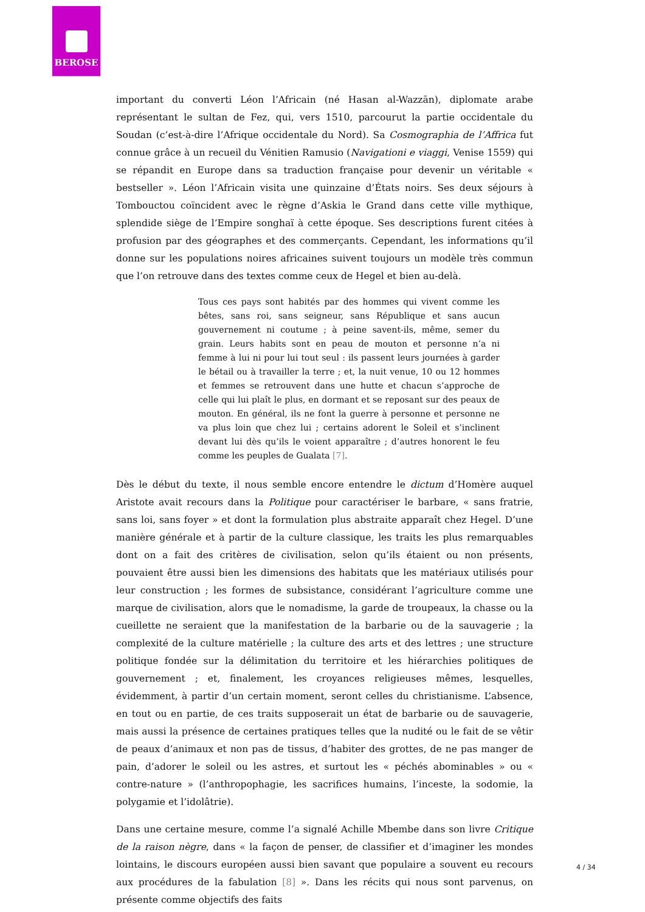BEROSE
important du converti Léon l’Africain (né Hasan al-Wazzān), diplomate arabe représentant le sultan de Fez, qui, vers 1510, parcourut la partie occidentale du Soudan (c’est-à-dire l’Afrique occidentale du Nord). Sa Cosmographia de l’Affrica fut connue grâce à un recueil du Vénitien Ramusio (Navigationi e viaggi, Venise 1559) qui se répandit en Europe dans sa traduction française pour devenir un véritable « bestseller ». Léon l’Africain visita une quinzaine d’États noirs. Ses deux séjours à Tombouctou coïncident avec le règne d’Askia le Grand dans cette ville mythique, splendide siège de l’Empire songhaï à cette époque. Ses descriptions furent citées à profusion par des géographes et des commerçants. Cependant, les informations qu’il donne sur les populations noires africaines suivent toujours un modèle très commun que l’on retrouve dans des textes comme ceux de Hegel et bien au-delà.
Tous ces pays sont habités par des hommes qui vivent comme les bêtes, sans roi, sans seigneur, sans République et sans aucun gouvernement ni coutume ; à peine savent-ils, même, semer du grain. Leurs habits sont en peau de mouton et personne n’a ni femme à lui ni pour lui tout seul : ils passent leurs journées à garder le bétail ou à travailler la terre ; et, la nuit venue, 10 ou 12 hommes et femmes se retrouvent dans une hutte et chacun s’approche de celle qui lui plaît le plus, en dormant et se reposant sur des peaux de mouton. En général, ils ne font la guerre à personne et personne ne va plus loin que chez lui ; certains adorent le Soleil et s’inclinent devant lui dès qu’ils le voient apparaître ; d’autres honorent le feu comme les peuples de Gualata [7].
Dès le début du texte, il nous semble encore entendre le dictum d’Homère auquel Aristote avait recours dans la Politique pour caractériser le barbare, « sans fratrie, sans loi, sans foyer » et dont la formulation plus abstraite apparaît chez Hegel. D’une manière générale et à partir de la culture classique, les traits les plus remarquables dont on a fait des critères de civilisation, selon qu’ils étaient ou non présents, pouvaient être aussi bien les dimensions des habitats que les matériaux utilisés pour leur construction ; les formes de subsistance, considérant l’agriculture comme une marque de civilisation, alors que le nomadisme, la garde de troupeaux, la chasse ou la cueillette ne seraient que la manifestation de la barbarie ou de la sauvagerie ; la complexité de la culture matérielle ; la culture des arts et des lettres ; une structure politique fondée sur la délimitation du territoire et les hiérarchies politiques de gouvernement ; et, finalement, les croyances religieuses mêmes, lesquelles, évidemment, à partir d’un certain moment, seront celles du christianisme. L’absence, en tout ou en partie, de ces traits supposerait un état de barbarie ou de sauvagerie, mais aussi la présence de certaines pratiques telles que la nudité ou le fait de se vêtir de peaux d’animaux et non pas de tissus, d’habiter des grottes, de ne pas manger de pain, d’adorer le soleil ou les astres, et surtout les « péchés abominables » ou « contre-nature » (l’anthropophagie, les sacrifices humains, l’inceste, la sodomie, la polygamie et l’idolâtrie).
Dans une certaine mesure, comme l’a signalé Achille Mbembe dans son livre Critique de la raison nègre, dans « la façon de penser, de classifier et d’imaginer les mondes lointains, le discours européen aussi bien savant que populaire a souvent eu recours aux procédures de la fabulation [8] ». Dans les récits qui nous sont parvenus, on présente comme objectifs des faits
4 / 34